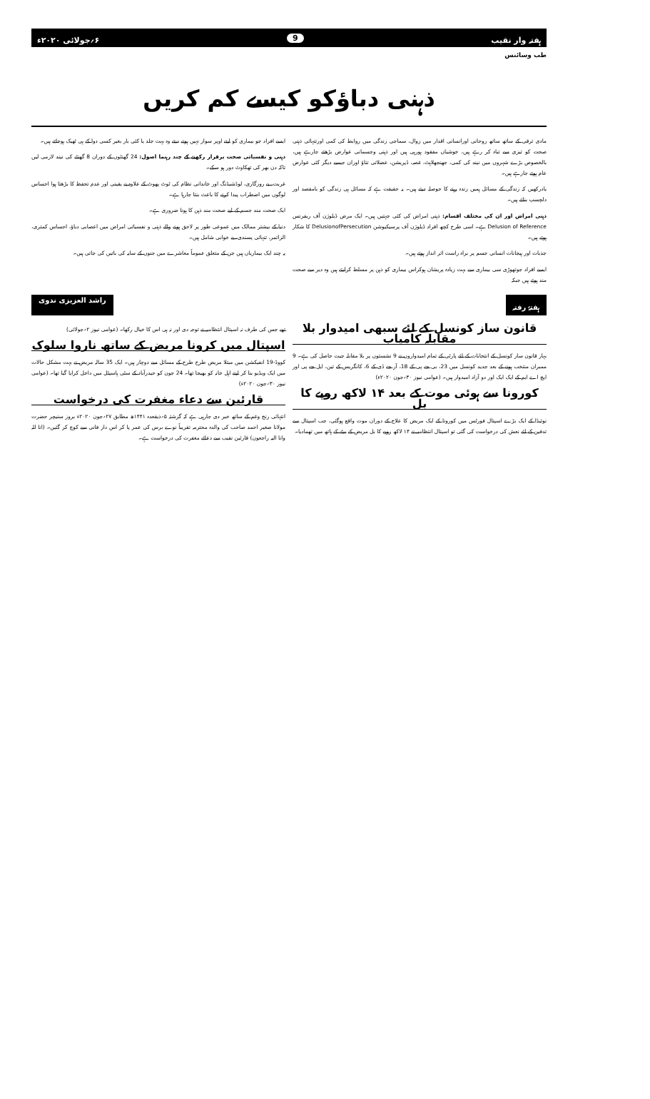ہفتہ وار نقیب 9 ۶؍جولائی ۲۰۲۰ء
طب وسائنس
ذہنی دباؤکو کیسے کم کریں
مادی ترقی کے ساتھ ساتھ روحانی اورانسانی اقدار میں زوال، سماجی زندگی میں روابط کی کمی اورتنہائی ذہنی صحت کو تیزی سے تباہ کر رہے ہیں، خوشیاں مفقود ہورہی ہیں اور ذہنی وجسمانی عوارض بڑھتے جارہے ہیں، بالخصوص بڑے شہروں میں نیند کی کمی، جھنجھلاہٹ، غصہ، ڈپریشن، عضلاتی تناؤ اوران جیسے دیگر کئی عوارض عام ہوتے جارہے ہیں۔
یادرکھیں کہ زندگی کے مسائل ہمیں زندہ رہنے کا حوصلہ دیتے ہیں۔ یہ حقیقت ہے کہ مسائل ہی زندگی کو بامقصد اور دلچسپ بناتے ہیں۔
ذہنی امراض اور ان کی مختلف اقسام: ذہنی امراض کی کئی جہتیں ہیں۔ ایک مرض ڈیلوژن آف ریفرنس Delusion of Reference ہے۔ اسی طرح کچھ افراد ڈیلوژن آف پرسیکیوشن DelusionofPersecution کا شکار ہوتے ہیں۔
جذبات اور ہیجانات انسانی جسم پر براہ راست اثر انداز ہوتے ہیں۔
ایسے افراد جوتھوڑی سی بیماری سے بہت زیادہ پریشان ہوکراس بیماری کو ذہن پر مسلط کرلیتے ہیں وہ دیر سے صحت مند ہوتے ہیں جبکہ
ایسے افراد جو بیماری کو اپنے اوپر سوار نہیں ہونے دیتے وہ بہت جلد یا کئی بار بغیر کسی دوا کے ہی ٹھیک ہوجاتے ہیں۔
ذہنی و نفسیاتی صحت برقرار رکھنے کے چند رہنما اصول: 24 گھنٹوں کے دوران 8 گھنٹے کی نیند لازمی لیں تاکہ دن بھر کی تھکاوٹ دور ہو سکے۔
غربت، بے روزگاری، لوڈشیڈنگ اور خاندانی نظام کی ٹوٹ پھوٹ کے علاوہ بے یقینی اور عدم تحفظ کا بڑھتا ہوا احساس لوگوں میں اضطراب پیدا کرنے کا باعث بنتا جارہا ہے۔
ایک صحت مند جسم کے لیے صحت مند ذہن کا ہونا ضروری ہے۔
دنیا کے بیشتر ممالک میں عموعی طور پر لاحق ہونے والے ذہنی و نفسیاتی امراض میں اعصابی دباؤ، احساس کمتری، الزائمر، تنہائی پسندی، بے خوابی شامل ہیں۔
یہ چند ایک بیماریاں ہیں جن کے متعلق عموماً معاشرے میں جنوں کے سایہ کی باتیں کی جاتی ہیں۔
ہفتۂ رفتہ راشد العزیزی ندوی
قانون ساز کونسل کے لئے سبھی امیدوار بلا مقابلہ کامیاب
بہار قانون ساز کونسل کے انتخابات کے لئے پارٹی کے تمام امیدواروں نے 9 نشستوں پر بلا مقابلہ جیت حاصل کی ہے۔ 9 ممبران منتخب ہونے کے بعد جدید کونسل میں 23، بی جے پی کے 18، آر جے ڈی کے 6، کانگریس کے تین، ایل جے پی اور ایچ اے ایم کے ایک ایک اور دو آزاد امیدوار ہیں۔ (عوامی نیوز ۳۰؍جون ۲۰۲۰ء)
کورونا سے ہوئی موت کے بعد ۱۴ لاکھ روپے کا بل
نوئیڈا کے ایک بڑے اسپتال فورٹس میں کورونا کے ایک مریض کا علاج کے دوران موت واقع ہوگئی، جب اسپتال سے تدفین کے لئے نعش کی درخواست کی گئی تو اسپتال انتظامیہ نے ۱۴ لاکھ روپے کا بل مریض کے بیٹے کے ہاتھ میں تھمادیا۔
تھے جس کی طرف نہ اسپتال انتظامیہ نے توجہ دی اور نہ ہی اس کا خیال رکھا۔ (عوامی نیوز ۲؍جولائی)
اسپتال میں کرونا مریض کے ساتھ ناروا سلوک
کووڈ-19 انفیکشن میں مبتلا مریض طرح طرح کے مسائل سے دوچار ہیں۔ ایک 35 سالہ مریض نے بہت مشکل حالات میں ایک ویڈیو بنا کر اپنے اہل خانہ کو بھیجا تھا۔ 24 جون کو حیدرآباد کے سٹی ہاسپٹل میں داخل کرایا گیا تھا۔ (عوامی نیوز ۳۰؍جون ۲۰۲۰ء)
قارئین سے دعاء مغفرت کی درخواست
انتہائی رنج وغم کے ساتھ خبر دی جارہی ہے کہ گزشتہ ۵؍ذیقعدہ ۱۴۴۱ھ مطابق ۲۷؍جون ۲۰۲۰ء بروز سنیچر حضرت مولانا صغیر احمد صاحب کی والدہ محترمہ تقریباً نوے برس کی عمر پا کر اس دار فانی سے کوچ کر گئیں۔ (انا للہ وانا الیہ راجعون) قارئین نقیب سے دعائے مغفرت کی درخواست ہے۔